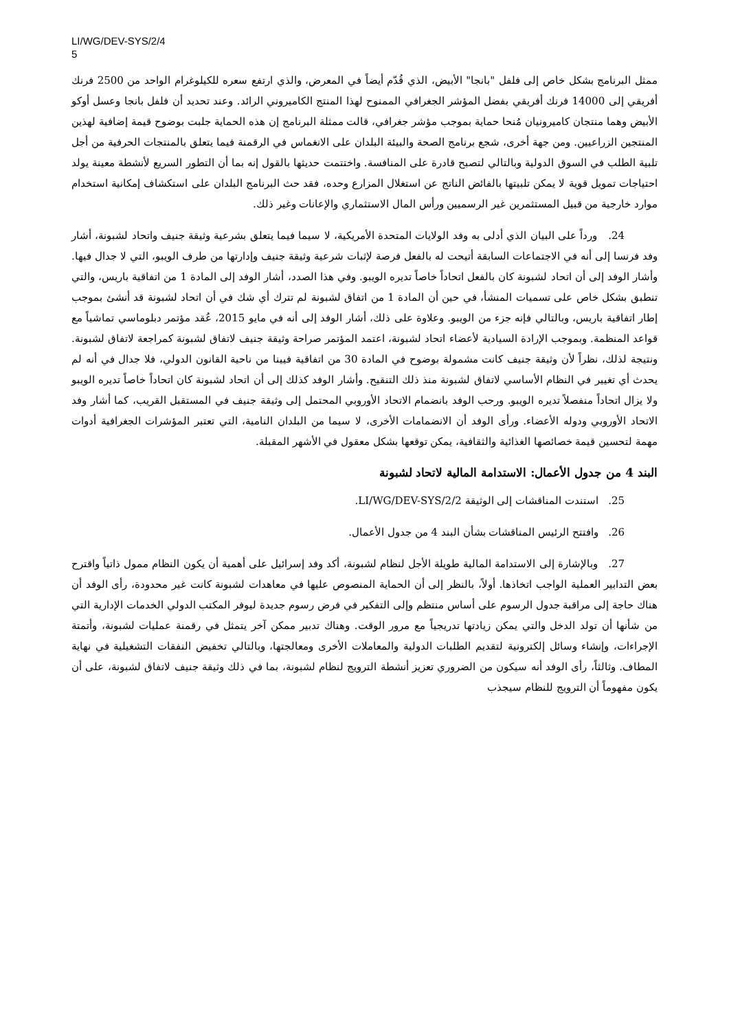LI/WG/DEV-SYS/2/4
5
ممثل البرنامج بشكل خاص إلى فلفل "بانجا" الأبيض، الذي قُدّم أيضاً في المعرض، والذي ارتفع سعره للكيلوغرام الواحد من 2500 فرنك أفريقي إلى 14000 فرنك أفريقي بفضل المؤشر الجغرافي الممنوح لهذا المنتج الكاميروني الرائد. وعند تحديد أن فلفل بانجا وعسل أوكو الأبيض وهما منتجان كاميرونيان مُنحا حماية بموجب مؤشر جغرافي، قالت ممثلة البرنامج إن هذه الحماية جلبت بوضوح قيمة إضافية لهذين المنتجين الزراعيين. ومن جهة أخرى، شجع برنامج الصحة والبيئة البلدان على الانغماس في الرقمنة فيما يتعلق بالمنتجات الحرفية من أجل تلبية الطلب في السوق الدولية وبالتالي لتصبح قادرة على المنافسة. واختتمت حديثها بالقول إنه بما أن التطور السريع لأنشطة معينة يولد احتياجات تمويل قوية لا يمكن تلبيتها بالفائض الناتج عن استغلال المزارع وحده، فقد حث البرنامج البلدان على استكشاف إمكانية استخدام موارد خارجية من قبيل المستثمرين غير الرسميين ورأس المال الاستثماري والإعانات وغير ذلك.
24. ورداً على البيان الذي أدلى به وفد الولايات المتحدة الأمريكية، لا سيما فيما يتعلق بشرعية وثيقة جنيف واتحاد لشبونة، أشار وفد فرنسا إلى أنه في الاجتماعات السابقة أتيحت له بالفعل فرصة لإثبات شرعية وثيقة جنيف وإدارتها من طرف الويبو، التي لا جدال فيها. وأشار الوفد إلى أن اتحاد لشبونة كان بالفعل اتحاداً خاصاً تديره الويبو. وفي هذا الصدد، أشار الوفد إلى المادة 1 من اتفاقية باريس، والتي تنطبق بشكل خاص على تسميات المنشأ، في حين أن المادة 1 من اتفاق لشبونة لم تترك أي شك في أن اتحاد لشبونة قد أنشئ بموجب إطار اتفاقية باريس، وبالتالي فإنه جزء من الويبو. وعلاوة على ذلك، أشار الوفد إلى أنه في مايو 2015، عُقد مؤتمر دبلوماسي تماشياً مع قواعد المنظمة. وبموجب الإرادة السيادية لأعضاء اتحاد لشبونة، اعتمد المؤتمر صراحة وثيقة جنيف لاتفاق لشبونة كمراجعة لاتفاق لشبونة. ونتيجة لذلك، نظراً لأن وثيقة جنيف كانت مشمولة بوضوح في المادة 30 من اتفاقية فيينا من ناحية القانون الدولي، فلا جدال في أنه لم يحدث أي تغيير في النظام الأساسي لاتفاق لشبونة منذ ذلك التنقيح. وأشار الوفد كذلك إلى أن اتحاد لشبونة كان اتحاداً خاصاً تديره الويبو ولا يزال اتحاداً منفصلاً تديره الويبو. ورحب الوفد بانضمام الاتحاد الأوروبي المحتمل إلى وثيقة جنيف في المستقبل القريب، كما أشار وفد الاتحاد الأوروبي ودوله الأعضاء. ورأى الوفد أن الانضمامات الأخرى، لا سيما من البلدان النامية، التي تعتبر المؤشرات الجغرافية أدوات مهمة لتحسين قيمة خصائصها الغذائية والثقافية، يمكن توقعها بشكل معقول في الأشهر المقبلة.
البند 4 من جدول الأعمال: الاستدامة المالية لاتحاد لشبونة
25. استندت المناقشات إلى الوثيقة LI/WG/DEV-SYS/2/2.
26. وافتتح الرئيس المناقشات بشأن البند 4 من جدول الأعمال.
27. وبالإشارة إلى الاستدامة المالية طويلة الأجل لنظام لشبونة، أكد وفد إسرائيل على أهمية أن يكون النظام ممول ذاتياً واقترح بعض التدابير العملية الواجب اتخاذها. أولاً، بالنظر إلى أن الحماية المنصوص عليها في معاهدات لشبونة كانت غير محدودة، رأى الوفد أن هناك حاجة إلى مراقبة جدول الرسوم على أساس منتظم وإلى التفكير في فرض رسوم جديدة ليوفر المكتب الدولي الخدمات الإدارية التي من شأنها أن تولد الدخل والتي يمكن زيادتها تدريجياً مع مرور الوقت. وهناك تدبير ممكن آخر يتمثل في رقمنة عمليات لشبونة، وأتمتة الإجراءات، وإنشاء وسائل إلكترونية لتقديم الطلبات الدولية والمعاملات الأخرى ومعالجتها، وبالتالي تخفيض النفقات التشغيلية في نهاية المطاف. وثالثاً، رأى الوفد أنه سيكون من الضروري تعزيز أنشطة الترويج لنظام لشبونة، بما في ذلك وثيقة جنيف لاتفاق لشبونة، على أن يكون مفهوماً أن الترويج للنظام سيجذب